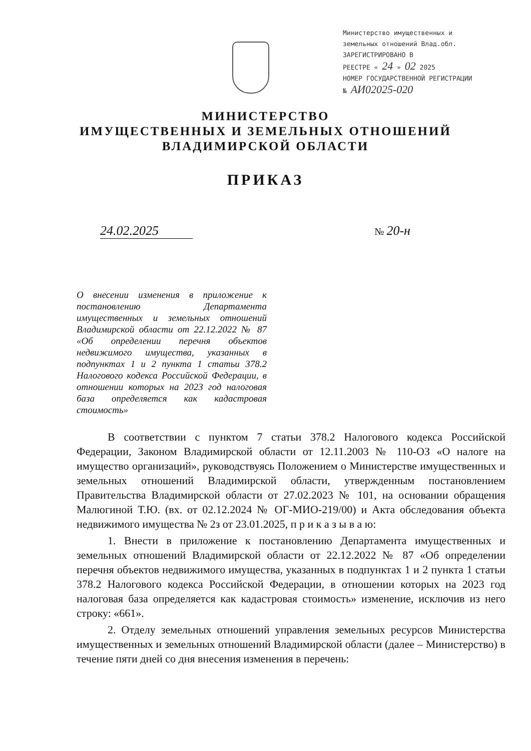Министерство имущественных и
земельных отношений Влад.обл.
ЗАРЕГИСТРИРОВАНО В
РЕЕСТРЕ « 24 » 02 2025
НОМЕР ГОСУДАРСТВЕННОЙ РЕГИСТРАЦИИ
№ АИ02025-020
МИНИСТЕРСТВО
ИМУЩЕСТВЕННЫХ И ЗЕМЕЛЬНЫХ ОТНОШЕНИЙ
ВЛАДИМИРСКОЙ ОБЛАСТИ
ПРИКАЗ
24.02.2025 № 20-н
О внесении изменения в приложение к постановлению Департамента имущественных и земельных отношений Владимирской области от 22.12.2022 № 87 «Об определении перечня объектов недвижимого имущества, указанных в подпунктах 1 и 2 пункта 1 статьи 378.2 Налогового кодекса Российской Федерации, в отношении которых на 2023 год налоговая база определяется как кадастровая стоимость»
В соответствии с пунктом 7 статьи 378.2 Налогового кодекса Российской Федерации, Законом Владимирской области от 12.11.2003 № 110-ОЗ «О налоге на имущество организаций», руководствуясь Положением о Министерстве имущественных и земельных отношений Владимирской области, утвержденным постановлением Правительства Владимирской области от 27.02.2023 № 101, на основании обращения Малюгиной Т.Ю. (вх. от 02.12.2024 № ОГ-МИО-219/00) и Акта обследования объекта недвижимого имущества № 2з от 23.01.2025, п р и к а з ы в а ю:
1. Внести в приложение к постановлению Департамента имущественных и земельных отношений Владимирской области от 22.12.2022 № 87 «Об определении перечня объектов недвижимого имущества, указанных в подпунктах 1 и 2 пункта 1 статьи 378.2 Налогового кодекса Российской Федерации, в отношении которых на 2023 год налоговая база определяется как кадастровая стоимость» изменение, исключив из него строку: «661».
2. Отделу земельных отношений управления земельных ресурсов Министерства имущественных и земельных отношений Владимирской области (далее – Министерство) в течение пяти дней со дня внесения изменения в перечень: